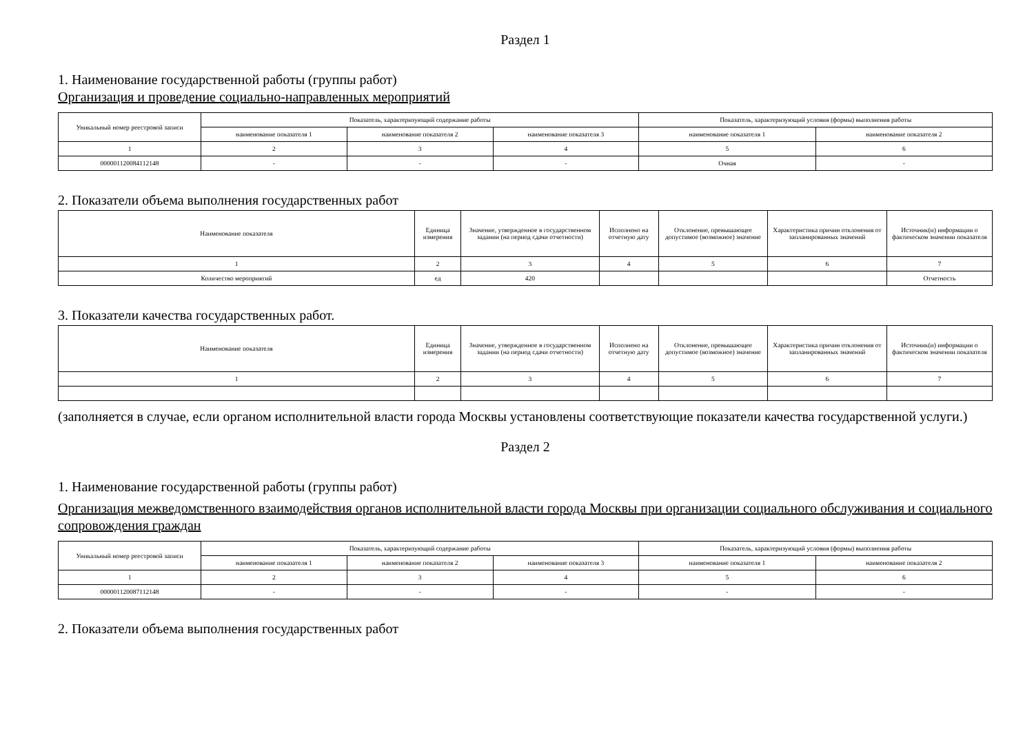Раздел 1
1. Наименование государственной работы (группы работ)
Организация и проведение социально-направленных мероприятий
| Уникальный номер реестровой записи | Показатель, характеризующий содержание работы | | | Показатель, характеризующий условия (формы) выполнения работы | |
| | наименование показателя 1 | наименование показателя 2 | наименование показателя 3 | наименование показателя 1 | наименование показателя 2 |
| 1 | 2 | 3 | 4 | 5 | 6 |
| 000001120084112148 | - | - | - | Очная | - |
2. Показатели объема выполнения государственных работ
| Наименование показателя | Единица измерения | Значение, утвержденное в государственном задании (на период сдачи отчетности) | Исполнено на отчетную дату | Отклонение, превышающее допустимое (возможное) значение | Характеристика причин отклонения от запланированных значений | Источник(и) информации о фактическом значении показателя |
| 1 | 2 | 3 | 4 | 5 | 6 | 7 |
| Количество мероприятий | ед | 420 | | | | Отчетность |
3. Показатели качества государственных работ.
| Наименование показателя | Единица измерения | Значение, утвержденное в государственном задании (на период сдачи отчетности) | Исполнено на отчетную дату | Отклонение, превышающее допустимое (возможное) значение | Характеристика причин отклонения от запланированных значений | Источник(и) информации о фактическом значении показателя |
| 1 | 2 | 3 | 4 | 5 | 6 | 7 |
(заполняется в случае, если органом исполнительной власти города Москвы установлены соответствующие показатели качества государственной услуги.)
Раздел 2
1. Наименование государственной работы (группы работ)
Организация межведомственного взаимодействия органов исполнительной власти города Москвы при организации социального обслуживания и социального сопровождения граждан
| Уникальный номер реестровой записи | Показатель, характеризующий содержание работы | | | Показатель, характеризующий условия (формы) выполнения работы | |
| | наименование показателя 1 | наименование показателя 2 | наименование показателя 3 | наименование показателя 1 | наименование показателя 2 |
| 1 | 2 | 3 | 4 | 5 | 6 |
| 000001120087112148 | - | - | - | - | - |
2. Показатели объема выполнения государственных работ